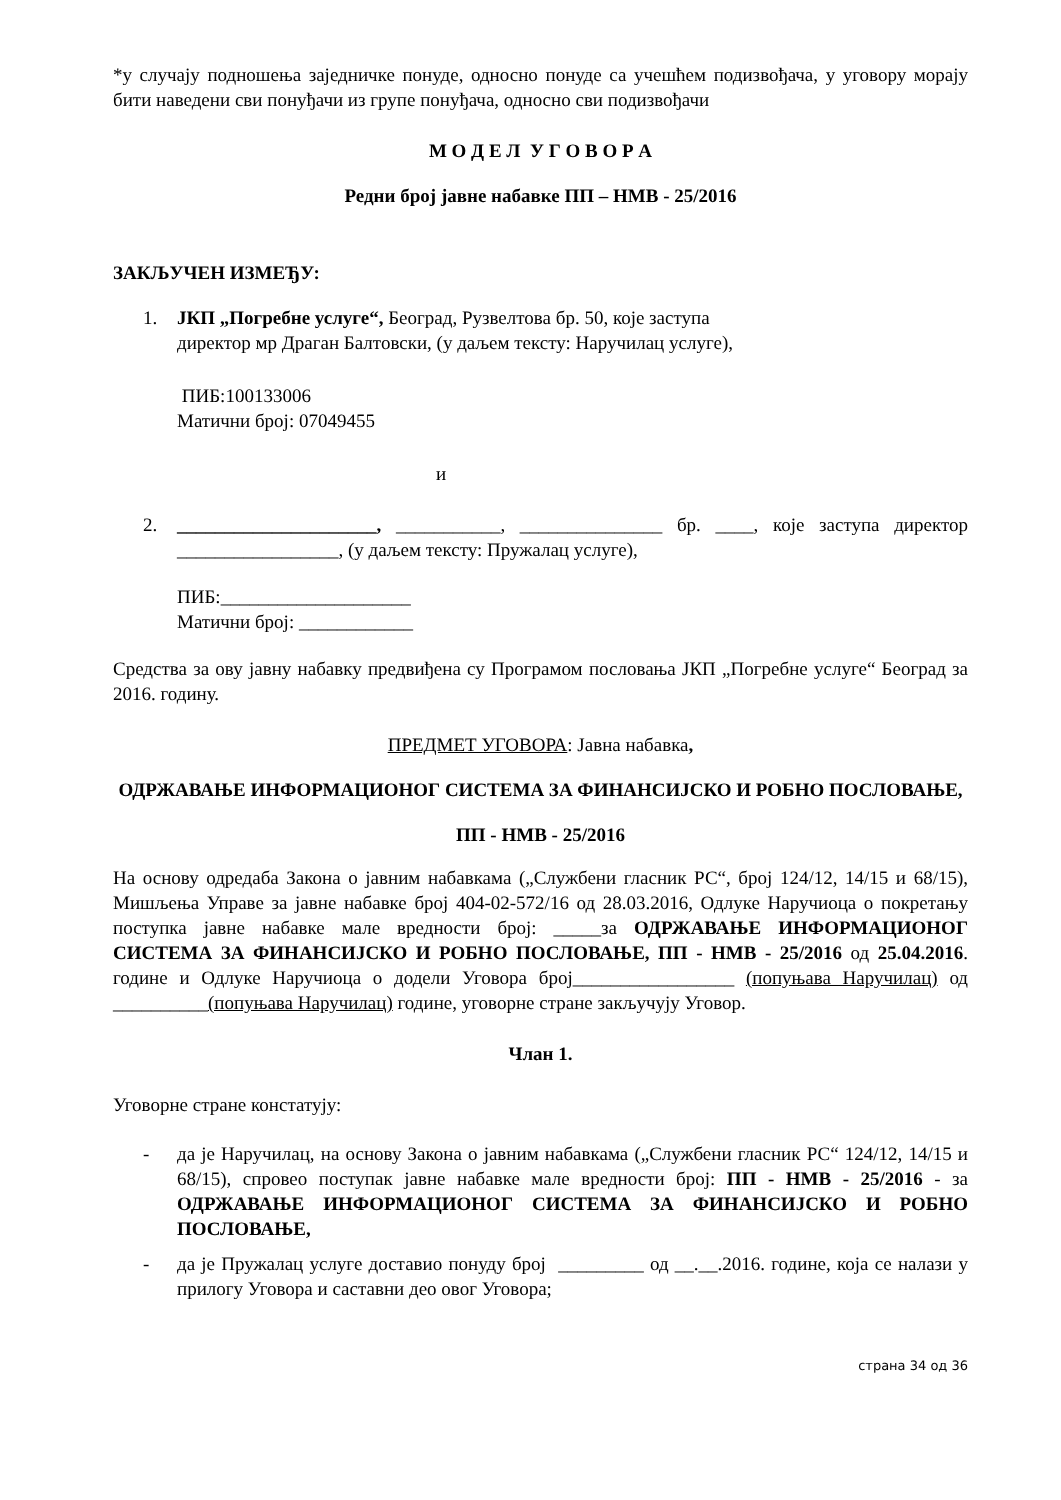*у случају подношења заједничке понуде, односно понуде са учешћем подизвођача, у уговору морају бити наведени сви понуђачи из групе понуђача, односно сви подизвођачи
М О Д Е Л У Г О В О Р А
Редни број јавне набавке ПП – НМВ - 25/2016
ЗАКЉУЧЕН ИЗМЕЂУ:
1. ЈКП „Погребне услуге“, Београд, Рузвелтова бр. 50, које заступа
директор мр Драган Балтовски, (у даљем тексту: Наручилац услуге),
ПИБ:100133006
Матични број: 07049455
и
2. _____________________, ___________, _______________ бр. ____, које заступа директор _________________, (у даљем тексту: Пружалац услуге),
ПИБ:____________________
Матични број: ____________
Средства за ову јавну набавку предвиђена су Програмом пословања ЈКП „Погребне услуге“ Београд за 2016. годину.
ПРЕДМЕТ УГОВОРА: Јавна набавка,
ОДРЖАВАЊЕ ИНФОРМАЦИОНОГ СИСТЕМА ЗА ФИНАНСИЈСКО И РОБНО ПОСЛОВАЊЕ,
ПП - НМВ - 25/2016
На основу одредаба Закона о јавним набавкама („Службени гласник РС“, број 124/12, 14/15 и 68/15), Мишљења Управе за јавне набавке број 404-02-572/16 од 28.03.2016, Одлуке Наручиоца о покретању поступка јавне набавке мале вредности број: _____за ОДРЖАВАЊЕ ИНФОРМАЦИОНОГ СИСТЕМА ЗА ФИНАНСИЈСКО И РОБНО ПОСЛОВАЊЕ, ПП - НМВ - 25/2016 од 25.04.2016. године и Одлуке Наручиоца о додели Уговора број_________________ (попуњава Наручилац) од __________(попуњава Наручилац) године, уговорне стране закључују Уговор.
Члан 1.
Уговорне стране констатују:
- да је Наручилац, на основу Закона о јавним набавкама („Службени гласник РС“ 124/12, 14/15 и 68/15), спровео поступак јавне набавке мале вредности број: ПП - НМВ - 25/2016 - за ОДРЖАВАЊЕ ИНФОРМАЦИОНОГ СИСТЕМА ЗА ФИНАНСИЈСКО И РОБНО ПОСЛОВАЊЕ,
- да је Пружалац услуге доставио понуду број _________ од __.__.2016. године, која се налази у прилогу Уговора и саставни део овог Уговора;
страна 34 од 36